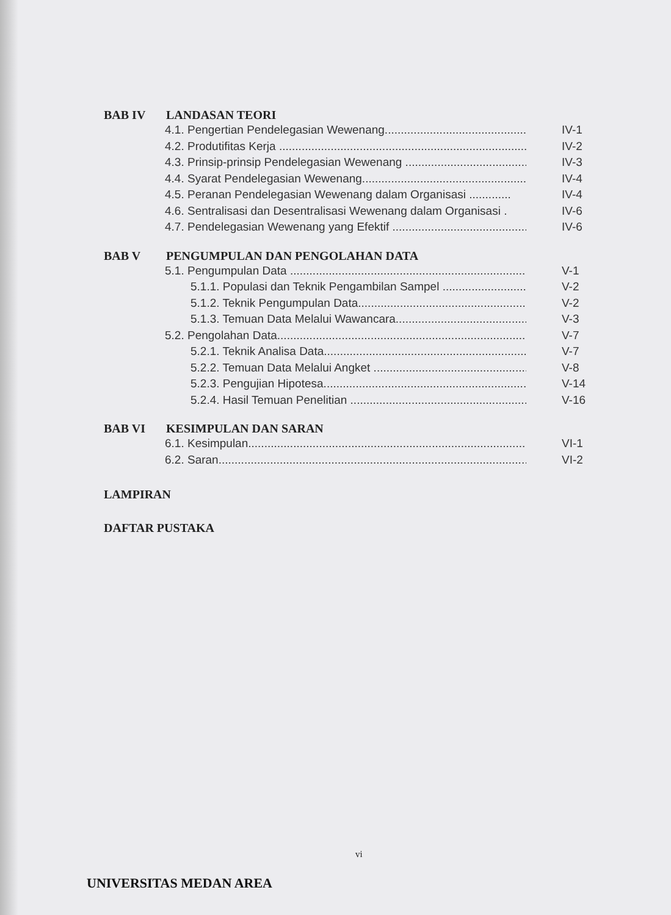BAB IV LANDASAN TEORI
4.1. Pengertian Pendelegasian Wewenang................................................. IV-1
4.2. Produtifitas Kerja .............................................................................. IV-2
4.3. Prinsip-prinsip Pendelegasian Wewenang ....................................... IV-3
4.4. Syarat Pendelegasian Wewenang...................................................... IV-4
4.5. Peranan Pendelegasian Wewenang dalam Organisasi ............. IV-4
4.6. Sentralisasi dan Desentralisasi Wewenang dalam Organisasi . IV-6
4.7. Pendelegasian Wewenang yang Efektif ........................................... IV-6
BAB V PENGUMPULAN DAN PENGOLAHAN DATA
5.1. Pengumpulan Data .............................................................................. V-1
5.1.1. Populasi dan Teknik Pengambilan Sampel ............................ V-2
5.1.2. Teknik Pengumpulan Data......................................................... V-2
5.1.3. Temuan Data Melalui Wawancara............................................. V-3
5.2. Pengolahan Data.................................................................................. V-7
5.2.1. Teknik Analisa Data................................................................... V-7
5.2.2. Temuan Data Melalui Angket .................................................... V-8
5.2.3. Pengujian Hipotesa...................................................................... V-14
5.2.4. Hasil Temuan Penelitian ............................................................ V-16
BAB VI KESIMPULAN DAN SARAN
6.1. Kesimpulan........................................................................................... VI-1
6.2. Saran...................................................................................................... VI-2
LAMPIRAN
DAFTAR PUSTAKA
vi
UNIVERSITAS MEDAN AREA